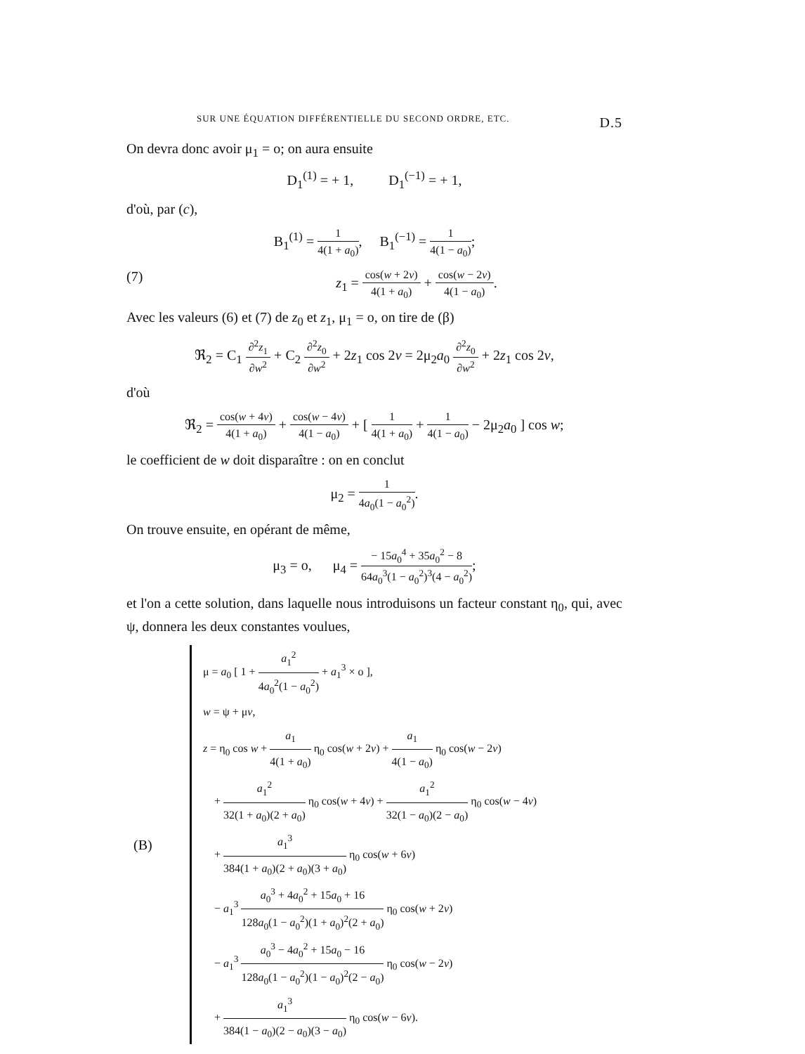SUR UNE ÉQUATION DIFFÉRENTIELLE DU SECOND ORDRE, ETC. D.5
On devra donc avoir μ<sub>1</sub> = o; on aura ensuite
D<sub>1</sub><sup>(1)</sup> = + 1, D<sub>1</sub><sup>(−1)</sup> = + 1,
d'où, par (c),
B<sub>1</sub><sup>(1)</sup> =
1
4(1 + a<sub>0</sub>)
, B<sub>1</sub><sup>(−1)</sup> =
1
4(1 − a<sub>0</sub>)
;
(7) z<sub>1</sub> =
cos(w + 2v)
4(1 + a<sub>0</sub>)
+
cos(w − 2v)
4(1 − a<sub>0</sub>)
.
Avec les valeurs (6) et (7) de z<sub>0</sub> et z<sub>1</sub>, μ<sub>1</sub> = o, on tire de (β)
ℜ<sub>2</sub> = C<sub>1</sub>
∂<sup>2</sup>z<sub>1</sub>
∂w<sup>2</sup>
+ C<sub>2</sub>
∂<sup>2</sup>z<sub>0</sub>
∂w<sup>2</sup>
+ 2z<sub>1</sub> cos 2v = 2μ<sub>2</sub>a<sub>0</sub>
∂<sup>2</sup>z<sub>0</sub>
∂w<sup>2</sup>
+ 2z<sub>1</sub> cos 2v,
d'où
ℜ<sub>2</sub> =
cos(w + 4v)
4(1 + a<sub>0</sub>)
+
cos(w − 4v)
4(1 − a<sub>0</sub>)
+ [
1
4(1 + a<sub>0</sub>)
+
1
4(1 − a<sub>0</sub>)
− 2μ<sub>2</sub>a<sub>0</sub> ] cos w;
le coefficient de w doit disparaître : on en conclut
μ<sub>2</sub> =
1
4a<sub>0</sub>(1 − a<sub>0</sub><sup>2</sup>)
.
On trouve ensuite, en opérant de même,
μ<sub>3</sub> = o, μ<sub>4</sub> =
− 15a<sub>0</sub><sup>4</sup> + 35a<sub>0</sub><sup>2</sup> − 8
64a<sub>0</sub><sup>3</sup>(1 − a<sub>0</sub><sup>2</sup>)<sup>3</sup>(4 − a<sub>0</sub><sup>2</sup>)
;
et l'on a cette solution, dans laquelle nous introduisons un facteur constant η<sub>0</sub>, qui, avec ψ, donnera les deux constantes voulues,
(B)
μ = a<sub>0</sub> [ 1 +
a<sub>1</sub><sup>2</sup>
4a<sub>0</sub><sup>2</sup>(1 − a<sub>0</sub><sup>2</sup>)
+ a<sub>1</sub><sup>3</sup> × o ],
w = ψ + μv,
z = η<sub>0</sub> cos w +
a<sub>1</sub>
4(1 + a<sub>0</sub>)
η<sub>0</sub> cos(w + 2v) +
a<sub>1</sub>
4(1 − a<sub>0</sub>)
η<sub>0</sub> cos(w − 2v)
+
a<sub>1</sub><sup>2</sup>
32(1 + a<sub>0</sub>)(2 + a<sub>0</sub>)
η<sub>0</sub> cos(w + 4v) +
a<sub>1</sub><sup>2</sup>
32(1 − a<sub>0</sub>)(2 − a<sub>0</sub>)
η<sub>0</sub> cos(w − 4v)
+
a<sub>1</sub><sup>3</sup>
384(1 + a<sub>0</sub>)(2 + a<sub>0</sub>)(3 + a<sub>0</sub>)
η<sub>0</sub> cos(w + 6v)
− a<sub>1</sub><sup>3</sup>
a<sub>0</sub><sup>3</sup> + 4a<sub>0</sub><sup>2</sup> + 15a<sub>0</sub> + 16
128a<sub>0</sub>(1 − a<sub>0</sub><sup>2</sup>)(1 + a<sub>0</sub>)<sup>2</sup>(2 + a<sub>0</sub>)
η<sub>0</sub> cos(w + 2v)
− a<sub>1</sub><sup>3</sup>
a<sub>0</sub><sup>3</sup> − 4a<sub>0</sub><sup>2</sup> + 15a<sub>0</sub> − 16
128a<sub>0</sub>(1 − a<sub>0</sub><sup>2</sup>)(1 − a<sub>0</sub>)<sup>2</sup>(2 − a<sub>0</sub>)
η<sub>0</sub> cos(w − 2v)
+
a<sub>1</sub><sup>3</sup>
384(1 − a<sub>0</sub>)(2 − a<sub>0</sub>)(3 − a<sub>0</sub>)
η<sub>0</sub> cos(w − 6v).